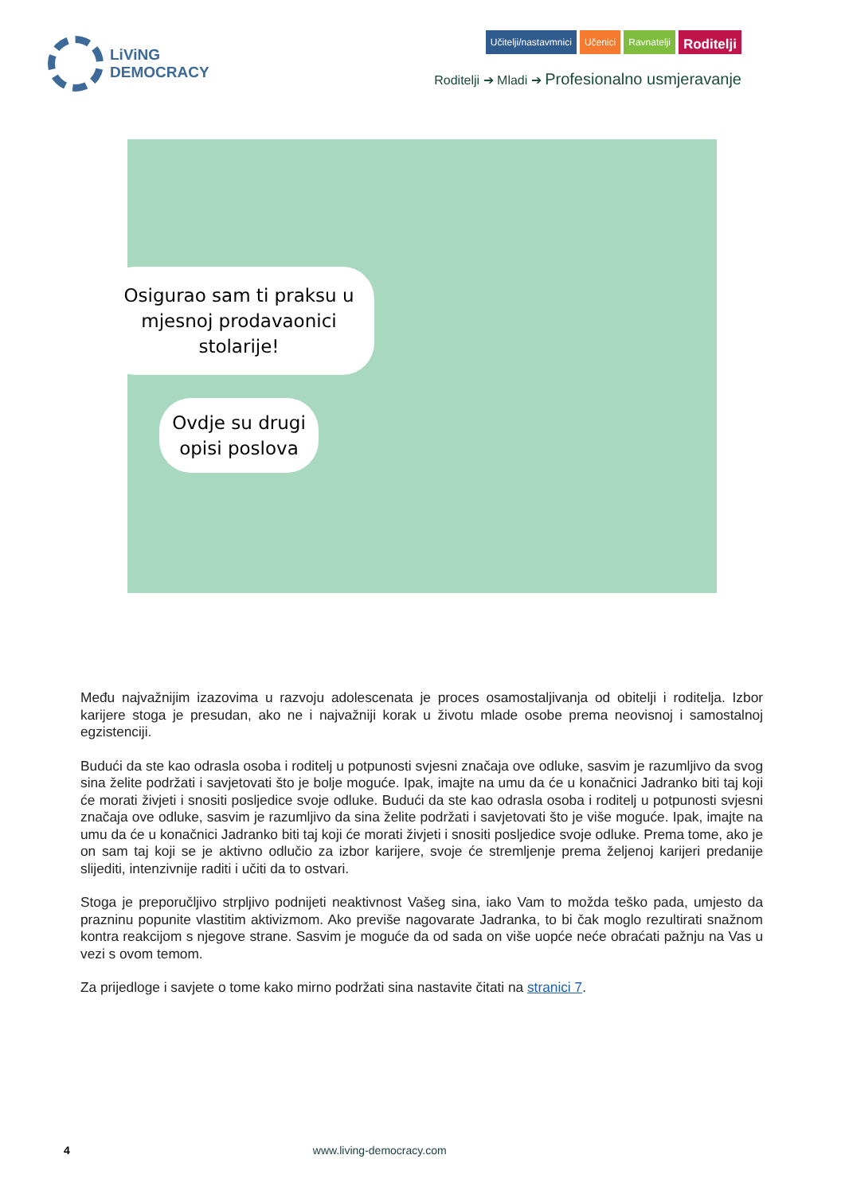LiViNG
DEMOCRACY
Učitelji/nastavmnici Učenici Ravnatelji
Roditelji
Roditelji ➔ Mladi ➔ Profesionalno usmjeravanje
Osigurao sam ti praksu u mjesnoj prodavaonici stolarije!
Ovdje su drugi opisi poslova
Među najvažnijim izazovima u razvoju adolescenata je proces osamostaljivanja od obitelji i roditelja. Izbor karijere stoga je presudan, ako ne i najvažniji korak u životu mlade osobe prema neovisnoj i samostalnoj egzistenciji.
Budući da ste kao odrasla osoba i roditelj u potpunosti svjesni značaja ove odluke, sasvim je razumljivo da svog sina želite podržati i savjetovati što je bolje moguće. Ipak, imajte na umu da će u konačnici Jadranko biti taj koji će morati živjeti i snositi posljedice svoje odluke. Budući da ste kao odrasla osoba i roditelj u potpunosti svjesni značaja ove odluke, sasvim je razumljivo da sina želite podržati i savjetovati što je više moguće. Ipak, imajte na umu da će u konačnici Jadranko biti taj koji će morati živjeti i snositi posljedice svoje odluke. Prema tome, ako je on sam taj koji se je aktivno odlučio za izbor karijere, svoje će stremljenje prema željenoj karijeri predanije slijediti, intenzivnije raditi i učiti da to ostvari.
Stoga je preporučljivo strpljivo podnijeti neaktivnost Vašeg sina, iako Vam to možda teško pada, umjesto da prazninu popunite vlastitim aktivizmom. Ako previše nagovarate Jadranka, to bi čak moglo rezultirati snažnom kontra reakcijom s njegove strane. Sasvim je moguće da od sada on više uopće neće obraćati pažnju na Vas u vezi s ovom temom.
Za prijedloge i savjete o tome kako mirno podržati sina nastavite čitati na stranici 7.
4 www.living-democracy.com